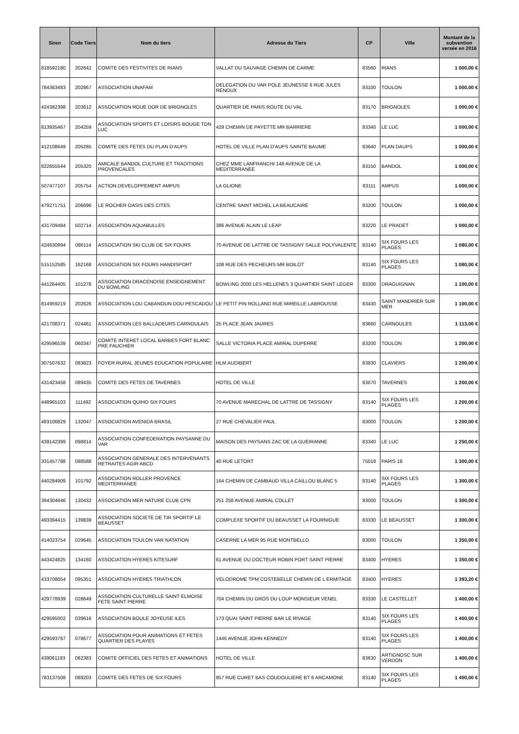| Siren | Code Tiers | Nom du tiers | Adresse du Tiers | CP | Ville | Montant de la subvention versée en 2016 |
| --- | --- | --- | --- | --- | --- | --- |
| 818592180 | 202642 | COMITE DES FESTIVITES DE RIANS | VALLAT DU SAUVAGE CHEMIN DE CARME | 83560 | RIANS | 1 000,00 € |
| 784363483 | 202867 | ASSOCIATION UNAFAM | DELEGATION DU VAR POLE JEUNESSE 6 RUE JULES RENOUX | 83100 | TOULON | 1 000,00 € |
| 424382398 | 203612 | ASSOCIATION ROUE DOR DE BRIGNOLES | QUARTIER DE PARIS ROUTE DU VAL | 83170 | BRIGNOLES | 1 000,00 € |
| 813935467 | 204259 | ASSOCIATION SPORTS ET LOISIRS BOUGE TON LUC | 429 CHEMIN DE PAYETTE MR BARRIERE | 83340 | LE LUC | 1 000,00 € |
| 412108649 | 205285 | COMITE DES FETES DU PLAN D'AUPS | HOTEL DE VILLE PLAN D'AUPS SAINTE BAUME | 83640 | PLAN DAUPS | 1 000,00 € |
| 822655544 | 205320 | AMICALE BANDOL CULTURE ET TRADITIONS PROVENCALES | CHEZ MME LANFRANCHI 148 AVENUE DE LA MEDITERRANEE | 83150 | BANDOL | 1 000,00 € |
| 507477107 | 205754 | ACTION DEVELOPPEMENT AMPUS | LA GLIONE | 83111 | AMPUS | 1 000,00 € |
| 479271751 | 206696 | LE ROCHER OASIS DES CITES | CENTRE SAINT MICHEL LA BEAUCAIRE | 83200 | TOULON | 1 000,00 € |
| 431709484 | 502714 | ASSOCIATION AQUABULLES | 386 AVENUE ALAIN LE LEAP | 83220 | LE PRADET | 1 000,00 € |
| 424630994 | 086114 | ASSOCIATION SKI CLUB DE SIX FOURS | 70 AVENUE DE LATTRE DE TASSIGNY SALLE POLYVALENTE | 83140 | SIX FOURS LES PLAGES | 1 080,00 € |
| 515152585 | 162168 | ASSOCIATION SIX FOURS HANDISPORT | 108 RUE DES PECHEURS MR BOILOT | 83140 | SIX FOURS LES PLAGES | 1 080,00 € |
| 441264405 | 101278 | ASSOCIATION DRACENOISE ENSEIGNEMENT DU BOWLING | BOWLING 2000 LES HELLENES 3 QUARTIER SAINT LEGER | 83300 | DRAGUIGNAN | 1 100,00 € |
| 814959219 | 202626 | ASSOCIATION LOU CABANOUN DOU PESCADOU | LE PETIT PIN ROLLAND RUE MIREILLE LABROUSSE | 83430 | SAINT MANDRIER SUR MER | 1 100,00 € |
| 421708371 | 024461 | ASSOCIATION LES BALLADEURS CARNOULAIS | 25 PLACE JEAN JAURES | 83660 | CARNOULES | 1 113,00 € |
| 429596539 | 060347 | COMITE INTERET LOCAL BARBES FORT BLANC PRE FAUCHIER | SALLE VICTORIA PLACE AMIRAL DUPERRE | 83200 | TOULON | 1 200,00 € |
| 307507632 | 083823 | FOYER RURAL JEUNES EDUCATION POPULAIRE | HLM AUDIBERT | 83830 | CLAVIERS | 1 200,00 € |
| 431423458 | 089435 | COMITE DES FETES DE TAVERNES | HOTEL DE VILLE | 83670 | TAVERNES | 1 200,00 € |
| 448965103 | 111492 | ASSOCIATION QUIHO SIX FOURS | 70 AVENUE MARECHAL DE LATTRE DE TASSIGNY | 83140 | SIX FOURS LES PLAGES | 1 200,00 € |
| 483106829 | 132047 | ASSOCIATION AVENIDA BRASIL | 27 RUE CHEVALIER PAUL | 83000 | TOULON | 1 200,00 € |
| 439142399 | 098814 | ASSOCIATION CONFEDERATION PAYSANNE DU VAR | MAISON DES PAYSANS ZAC DE LA GUEIRANNE | 83340 | LE LUC | 1 250,00 € |
| 331457788 | 098588 | ASSOCIATION GENERALE DES INTERVENANTS RETRAITES AGIR ABCD | 40 RUE LETORT | 75018 | PARIS 18 | 1 300,00 € |
| 440284909 | 101792 | ASSOCIATION ROLLER PROVENCE MEDITERRANEE | 164 CHEMIN DE CAMBAUD VILLA CAILLOU BLANC 5 | 83140 | SIX FOURS LES PLAGES | 1 300,00 € |
| 394304646 | 130432 | ASSOCIATION MER NATURE CLUB CPN | 251 258 AVENUE AMIRAL COLLET | 83000 | TOULON | 1 300,00 € |
| 493394415 | 139839 | ASSOCIATION SOCIETE DE TIR SPORTIF LE BEAUSSET | COMPLEXE SPORTIF DU BEAUSSET LA FOURNIGUE | 83330 | LE BEAUSSET | 1 300,00 € |
| 414023754 | 029645 | ASSOCIATION TOULON VAR NATATION | CASERNE LA MER 95 RUE MONTBELLO | 83000 | TOULON | 1 350,00 € |
| 443424825 | 134160 | ASSOCIATION HYERES KITESURF | 61 AVENUE DU DOCTEUR ROBIN PORT SAINT PIERRE | 83400 | HYERES | 1 350,00 € |
| 433708054 | 095351 | ASSOCIATION HYERES TRIATHLON | VELODROME TPM COSTEBELLE CHEMIN DE L ERMITAGE | 83400 | HYERES | 1 393,20 € |
| 429778939 | 028649 | ASSOCIATION CULTURELLE SAINT ELMOISE FETE SAINT PIERRE | 704 CHEMIN DU GROS DU LOUP MONSIEUR VENEL | 83330 | LE CASTELLET | 1 400,00 € |
| 429595002 | 039616 | ASSOCIATION BOULE JOYEUSE ILES | 173 QUAI SAINT PIERRE BAR LE RIVAGE | 83140 | SIX FOURS LES PLAGES | 1 400,00 € |
| 429593767 | 078677 | ASSOCIATION POUR ANIMATIONS ET FETES QUARTIER DES PLAYES | 1446 AVENUE JOHN KENNEDY | 83140 | SIX FOURS LES PLAGES | 1 400,00 € |
| 439061193 | 082383 | COMITE OFFICIEL DES FETES ET ANIMATIONS | HOTEL DE VILLE | 83630 | ARTIGNOSC SUR VERDON | 1 400,00 € |
| 783137508 | 089203 | COMITE DES FETES DE SIX FOURS | 857 RUE CURET BAS COUDOULIERE BT 6 ARCAMONE | 83140 | SIX FOURS LES PLAGES | 1 400,00 € |